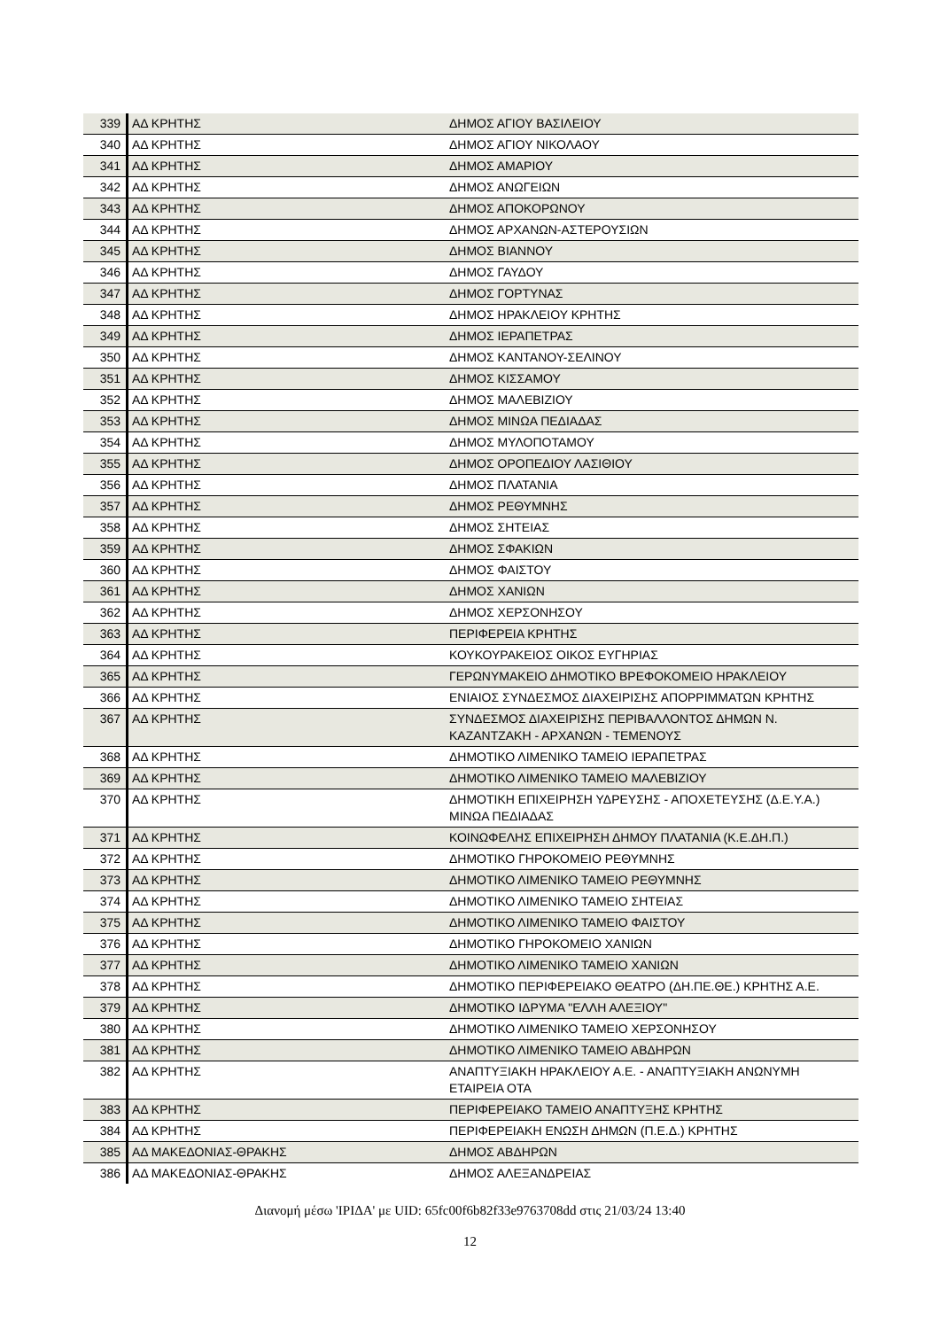| 339 | ΑΔ ΚΡΗΤΗΣ | ΔΗΜΟΣ ΑΓΙΟΥ ΒΑΣΙΛΕΙΟΥ |
| 340 | ΑΔ ΚΡΗΤΗΣ | ΔΗΜΟΣ ΑΓΙΟΥ ΝΙΚΟΛΑΟΥ |
| 341 | ΑΔ ΚΡΗΤΗΣ | ΔΗΜΟΣ ΑΜΑΡΙΟΥ |
| 342 | ΑΔ ΚΡΗΤΗΣ | ΔΗΜΟΣ ΑΝΩΓΕΙΩΝ |
| 343 | ΑΔ ΚΡΗΤΗΣ | ΔΗΜΟΣ ΑΠΟΚΟΡΩΝΟΥ |
| 344 | ΑΔ ΚΡΗΤΗΣ | ΔΗΜΟΣ ΑΡΧΑΝΩΝ-ΑΣΤΕΡΟΥΣΙΩΝ |
| 345 | ΑΔ ΚΡΗΤΗΣ | ΔΗΜΟΣ ΒΙΑΝΝΟΥ |
| 346 | ΑΔ ΚΡΗΤΗΣ | ΔΗΜΟΣ ΓΑΥΔΟΥ |
| 347 | ΑΔ ΚΡΗΤΗΣ | ΔΗΜΟΣ ΓΟΡΤΥΝΑΣ |
| 348 | ΑΔ ΚΡΗΤΗΣ | ΔΗΜΟΣ ΗΡΑΚΛΕΙΟΥ ΚΡΗΤΗΣ |
| 349 | ΑΔ ΚΡΗΤΗΣ | ΔΗΜΟΣ ΙΕΡΑΠΕΤΡΑΣ |
| 350 | ΑΔ ΚΡΗΤΗΣ | ΔΗΜΟΣ ΚΑΝΤΑΝΟΥ-ΣΕΛΙΝΟΥ |
| 351 | ΑΔ ΚΡΗΤΗΣ | ΔΗΜΟΣ ΚΙΣΣΑΜΟΥ |
| 352 | ΑΔ ΚΡΗΤΗΣ | ΔΗΜΟΣ ΜΑΛΕΒΙΖΙΟΥ |
| 353 | ΑΔ ΚΡΗΤΗΣ | ΔΗΜΟΣ ΜΙΝΩΑ ΠΕΔΙΑΔΑΣ |
| 354 | ΑΔ ΚΡΗΤΗΣ | ΔΗΜΟΣ ΜΥΛΟΠΟΤΑΜΟΥ |
| 355 | ΑΔ ΚΡΗΤΗΣ | ΔΗΜΟΣ ΟΡΟΠΕΔΙΟΥ ΛΑΣΙΘΙΟΥ |
| 356 | ΑΔ ΚΡΗΤΗΣ | ΔΗΜΟΣ ΠΛΑΤΑΝΙΑ |
| 357 | ΑΔ ΚΡΗΤΗΣ | ΔΗΜΟΣ ΡΕΘΥΜΝΗΣ |
| 358 | ΑΔ ΚΡΗΤΗΣ | ΔΗΜΟΣ ΣΗΤΕΙΑΣ |
| 359 | ΑΔ ΚΡΗΤΗΣ | ΔΗΜΟΣ ΣΦΑΚΙΩΝ |
| 360 | ΑΔ ΚΡΗΤΗΣ | ΔΗΜΟΣ ΦΑΙΣΤΟΥ |
| 361 | ΑΔ ΚΡΗΤΗΣ | ΔΗΜΟΣ ΧΑΝΙΩΝ |
| 362 | ΑΔ ΚΡΗΤΗΣ | ΔΗΜΟΣ ΧΕΡΣΟΝΗΣΟΥ |
| 363 | ΑΔ ΚΡΗΤΗΣ | ΠΕΡΙΦΕΡΕΙΑ ΚΡΗΤΗΣ |
| 364 | ΑΔ ΚΡΗΤΗΣ | ΚΟΥΚΟΥΡΑΚΕΙΟΣ ΟΙΚΟΣ ΕΥΓΗΡΙΑΣ |
| 365 | ΑΔ ΚΡΗΤΗΣ | ΓΕΡΩΝΥΜΑΚΕΙΟ ΔΗΜΟΤΙΚΟ ΒΡΕΦΟΚΟΜΕΙΟ ΗΡΑΚΛΕΙΟΥ |
| 366 | ΑΔ ΚΡΗΤΗΣ | ΕΝΙΑΙΟΣ ΣΥΝΔΕΣΜΟΣ ΔΙΑΧΕΙΡΙΣΗΣ ΑΠΟΡΡΙΜΜΑΤΩΝ ΚΡΗΤΗΣ |
| 367 | ΑΔ ΚΡΗΤΗΣ | ΣΥΝΔΕΣΜΟΣ ΔΙΑΧΕΙΡΙΣΗΣ ΠΕΡΙΒΑΛΛΟΝΤΟΣ ΔΗΜΩΝ Ν. ΚΑΖΑΝΤΖΑΚΗ - ΑΡΧΑΝΩΝ - ΤΕΜΕΝΟΥΣ |
| 368 | ΑΔ ΚΡΗΤΗΣ | ΔΗΜΟΤΙΚΟ ΛΙΜΕΝΙΚΟ ΤΑΜΕΙΟ ΙΕΡΑΠΕΤΡΑΣ |
| 369 | ΑΔ ΚΡΗΤΗΣ | ΔΗΜΟΤΙΚΟ ΛΙΜΕΝΙΚΟ ΤΑΜΕΙΟ ΜΑΛΕΒΙΖΙΟΥ |
| 370 | ΑΔ ΚΡΗΤΗΣ | ΔΗΜΟΤΙΚΗ ΕΠΙΧΕΙΡΗΣΗ ΥΔΡΕΥΣΗΣ - ΑΠΟΧΕΤΕΥΣΗΣ (Δ.Ε.Υ.Α.) ΜΙΝΩΑ ΠΕΔΙΑΔΑΣ |
| 371 | ΑΔ ΚΡΗΤΗΣ | ΚΟΙΝΩΦΕΛΗΣ ΕΠΙΧΕΙΡΗΣΗ ΔΗΜΟΥ ΠΛΑΤΑΝΙΑ (Κ.Ε.ΔΗ.Π.) |
| 372 | ΑΔ ΚΡΗΤΗΣ | ΔΗΜΟΤΙΚΟ ΓΗΡΟΚΟΜΕΙΟ ΡΕΘΥΜΝΗΣ |
| 373 | ΑΔ ΚΡΗΤΗΣ | ΔΗΜΟΤΙΚΟ ΛΙΜΕΝΙΚΟ ΤΑΜΕΙΟ ΡΕΘΥΜΝΗΣ |
| 374 | ΑΔ ΚΡΗΤΗΣ | ΔΗΜΟΤΙΚΟ ΛΙΜΕΝΙΚΟ ΤΑΜΕΙΟ ΣΗΤΕΙΑΣ |
| 375 | ΑΔ ΚΡΗΤΗΣ | ΔΗΜΟΤΙΚΟ ΛΙΜΕΝΙΚΟ ΤΑΜΕΙΟ ΦΑΙΣΤΟΥ |
| 376 | ΑΔ ΚΡΗΤΗΣ | ΔΗΜΟΤΙΚΟ ΓΗΡΟΚΟΜΕΙΟ ΧΑΝΙΩΝ |
| 377 | ΑΔ ΚΡΗΤΗΣ | ΔΗΜΟΤΙΚΟ ΛΙΜΕΝΙΚΟ ΤΑΜΕΙΟ ΧΑΝΙΩΝ |
| 378 | ΑΔ ΚΡΗΤΗΣ | ΔΗΜΟΤΙΚΟ ΠΕΡΙΦΕΡΕΙΑΚΟ ΘΕΑΤΡΟ (ΔΗ.ΠΕ.ΘΕ.) ΚΡΗΤΗΣ Α.Ε. |
| 379 | ΑΔ ΚΡΗΤΗΣ | ΔΗΜΟΤΙΚΟ ΙΔΡΥΜΑ "ΕΛΛΗ ΑΛΕΞΙΟΥ" |
| 380 | ΑΔ ΚΡΗΤΗΣ | ΔΗΜΟΤΙΚΟ ΛΙΜΕΝΙΚΟ ΤΑΜΕΙΟ ΧΕΡΣΟΝΗΣΟΥ |
| 381 | ΑΔ ΚΡΗΤΗΣ | ΔΗΜΟΤΙΚΟ ΛΙΜΕΝΙΚΟ ΤΑΜΕΙΟ ΑΒΔΗΡΩΝ |
| 382 | ΑΔ ΚΡΗΤΗΣ | ΑΝΑΠΤΥΞΙΑΚΗ ΗΡΑΚΛΕΙΟΥ Α.Ε. - ΑΝΑΠΤΥΞΙΑΚΗ ΑΝΩΝΥΜΗ ΕΤΑΙΡΕΙΑ ΟΤΑ |
| 383 | ΑΔ ΚΡΗΤΗΣ | ΠΕΡΙΦΕΡΕΙΑΚΟ ΤΑΜΕΙΟ ΑΝΑΠΤΥΞΗΣ ΚΡΗΤΗΣ |
| 384 | ΑΔ ΚΡΗΤΗΣ | ΠΕΡΙΦΕΡΕΙΑΚΗ ΕΝΩΣΗ ΔΗΜΩΝ (Π.Ε.Δ.) ΚΡΗΤΗΣ |
| 385 | ΑΔ ΜΑΚΕΔΟΝΙΑΣ-ΘΡΑΚΗΣ | ΔΗΜΟΣ ΑΒΔΗΡΩΝ |
| 386 | ΑΔ ΜΑΚΕΔΟΝΙΑΣ-ΘΡΑΚΗΣ | ΔΗΜΟΣ ΑΛΕΞΑΝΔΡΕΙΑΣ |
Διανομή μέσω 'ΙΡΙΔΑ' με UID: 65fc00f6b82f33e9763708dd στις 21/03/24 13:40
12